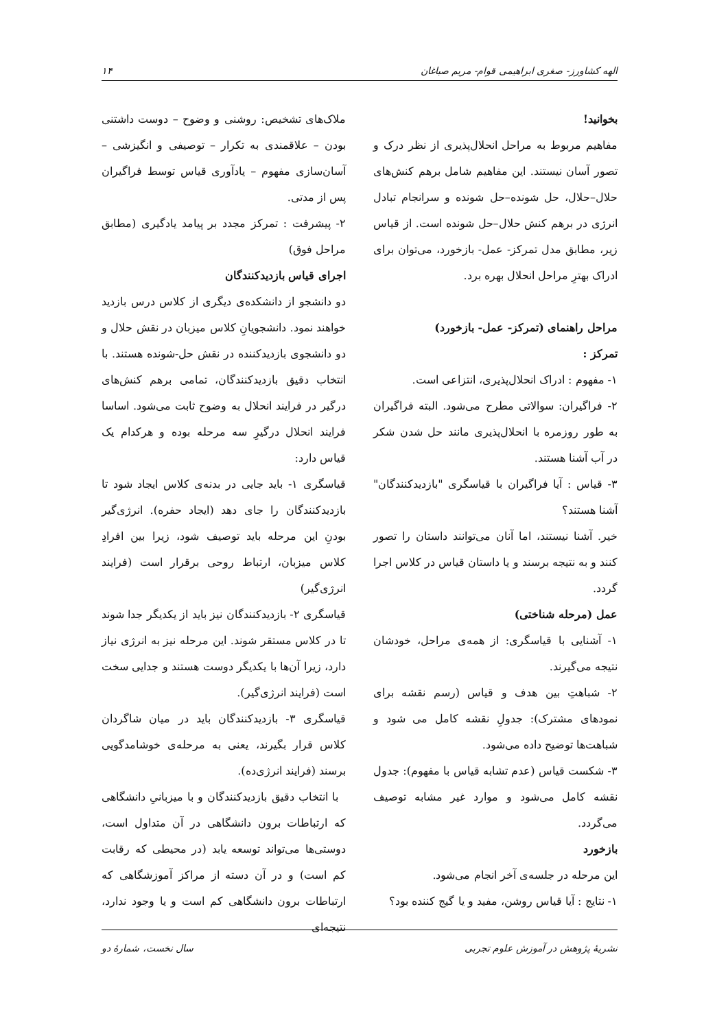الهه کشاورز- صغری ابراهیمی قوام- مریم صباغان ۱۴
بخوانید!
مفاهیم مربوط به مراحل انحلال‌پذیری از نظر درک و تصور آسان نیستند. این مفاهیم شامل برهم کنش‌های حلال–حلال، حل شونده–حل شونده و سرانجام تبادل انرژی در برهم کنش حلال–حل شونده است. از قیاس زیر، مطابق مدل تمرکز- عمل- بازخورد، می‌توان برای ادراک بهترِ مراحل انحلال بهره برد.
مراحل راهنمای (تمرکز- عمل- بازخورد)
تمرکز :
۱- مفهوم : ادراک انحلال‌پذیری، انتزاعی است.
۲- فراگیران: سوالاتی مطرح می‌شود. البته فراگیران به طور روزمره با انحلال‌پذیری مانند حل شدن شکر در آب آشنا هستند.
۳- قیاس : آیا فراگیران با قیاسگری "بازدیدکنندگان" آشنا هستند؟
خیر. آشنا نیستند، اما آنان می‌توانند داستان را تصور کنند و به نتیجه برسند و یا داستان قیاس در کلاس اجرا گردد.
عمل (مرحله شناختی)
۱- آشنایی با قیاسگری: از همه‌ی مراحل، خودشان نتیجه می‌گیرند.
۲- شباهتِ بین هدف و قیاس (رسم نقشه برای نمودهای مشترک): جدولِ نقشه کامل می شود و شباهت‌ها توضیح داده می‌شود.
۳- شکست قیاس (عدم تشابه قیاس با مفهوم): جدول نقشه کامل می‌شود و موارد غیر مشابه توصیف می‌گردد.
بازخورد
این مرحله در جلسه‌ی آخر انجام می‌شود.
۱- نتایج : آیا قیاس روشن، مفید و یا گیج کننده بود؟
ملاک‌های تشخیص: روشنی و وضوح – دوست داشتنی بودن – علاقمندی به تکرار – توصیفی و انگیزشی – آسان‌سازی مفهوم – یادآوری قیاس توسط فراگیران پس از مدتی.
۲- پیشرفت : تمرکز مجدد بر پیامد یادگیری (مطابق مراحل فوق)
اجرای قیاس بازدیدکنندگان
دو دانشجو از دانشکده‌ی دیگری از کلاس درس بازدید خواهند نمود. دانشجویانِ کلاس میزبان در نقش حلال و دو دانشجوی بازدیدکننده در نقش حل-شونده هستند. با انتخاب دقیق بازدیدکنندگان، تمامی برهم کنش‌های درگیر در فرایند انحلال به وضوح ثابت می‌شود. اساسا فرایند انحلال درگیرِ سه مرحله بوده و هرکدام یک قیاس دارد:
قیاسگری ۱- باید جایی در بدنه‌ی کلاس ایجاد شود تا بازدیدکنندگان را جای دهد (ایجاد حفره). انرژی‌گیر بودنِ این مرحله باید توصیف شود، زیرا بین افرادِ کلاس میزبان، ارتباط روحی برقرار است (فرایند انرژی‌گیر)
قیاسگری ۲- بازدیدکنندگان نیز باید از یکدیگر جدا شوند تا در کلاس مستقر شوند. این مرحله نیز به انرژی نیاز دارد، زیرا آن‌ها با یکدیگر دوست هستند و جدایی سخت است (فرایند انرژی‌گیر).
قیاسگری ۳- بازدیدکنندگان باید در میان شاگردان کلاس قرار بگیرند، یعنی به مرحله‌ی خوشامدگویی برسند (فرایند انرژی‌ده).
با انتخاب دقیق بازدیدکنندگان و با میزبانیِ دانشگاهی که ارتباطات برون دانشگاهی در آن متداول است، دوستی‌ها می‌تواند توسعه یابد (در محیطی که رقابت کم است) و در آن دسته از مراکز آموزشگاهی که ارتباطات برون دانشگاهی کم است و یا وجود ندارد، نتیجه‌ای
نشریهٔ پژوهش در آموزش علوم تجربی سال نخست، شمارهٔ دو